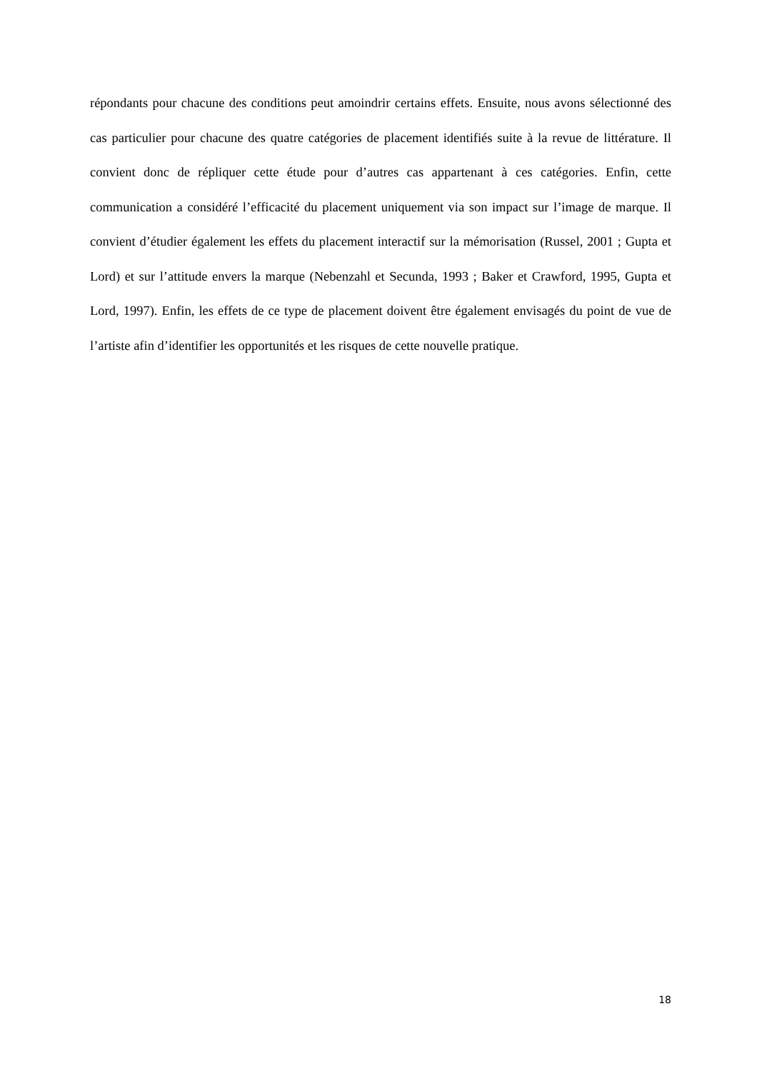répondants pour chacune des conditions peut amoindrir certains effets. Ensuite, nous avons sélectionné des cas particulier pour chacune des quatre catégories de placement identifiés suite à la revue de littérature. Il convient donc de répliquer cette étude pour d’autres cas appartenant à ces catégories. Enfin, cette communication a considéré l’efficacité du placement uniquement via son impact sur l’image de marque. Il convient d’étudier également les effets du placement interactif sur la mémorisation (Russel, 2001 ; Gupta et Lord) et sur l’attitude envers la marque (Nebenzahl et Secunda, 1993 ; Baker et Crawford, 1995, Gupta et Lord, 1997). Enfin, les effets de ce type de placement doivent être également envisagés du point de vue de l’artiste afin d’identifier les opportunités et les risques de cette nouvelle pratique.
18